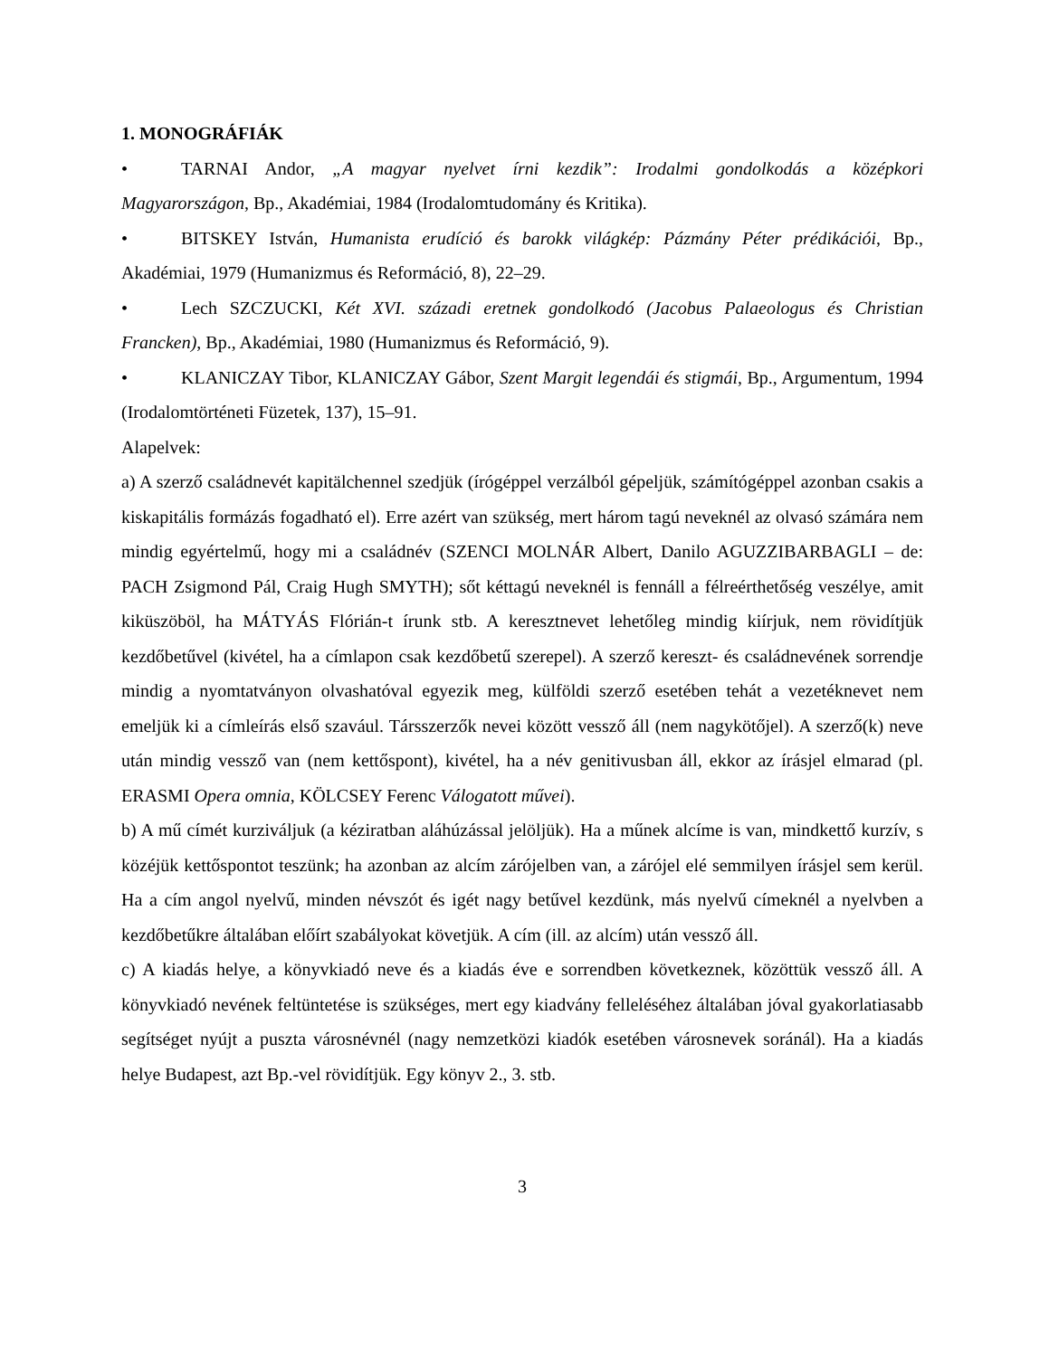1. MONOGRÁFIÁK
• TARNAI Andor, „A magyar nyelvet írni kezdik”: Irodalmi gondolkodás a középkori Magyarországon, Bp., Akadémiai, 1984 (Irodalomtudomány és Kritika).
• BITSKEY István, Humanista erudíció és barokk világkép: Pázmány Péter prédikációi, Bp., Akadémiai, 1979 (Humanizmus és Reformáció, 8), 22–29.
• Lech SZCZUCKI, Két XVI. századi eretnek gondolkodó (Jacobus Palaeologus és Christian Francken), Bp., Akadémiai, 1980 (Humanizmus és Reformáció, 9).
• KLANICZAY Tibor, KLANICZAY Gábor, Szent Margit legendái és stigmái, Bp., Argumentum, 1994 (Irodalomtörténeti Füzetek, 137), 15–91.
Alapelvek:
a) A szerző családnevét kapitälchennel szedjük (írógéppel verzálból gépeljük, számítógéppel azonban csakis a kiskapitális formázás fogadható el). Erre azért van szükség, mert három tagú neveknél az olvasó számára nem mindig egyértelmű, hogy mi a családnév (SZENCI MOLNÁR Albert, Danilo AGUZZIBARBAGLI – de: PACH Zsigmond Pál, Craig Hugh SMYTH); sőt kéttagú neveknél is fennáll a félreérthetőség veszélye, amit kiküszöböl, ha MÁTYÁS Flórián-t írunk stb. A keresztnevet lehetőleg mindig kiírjuk, nem rövidítjük kezdőbetűvel (kivétel, ha a címlapon csak kezdőbetű szerepel). A szerző kereszt- és családnevének sorrendje mindig a nyomtatványon olvashatóval egyezik meg, külföldi szerző esetében tehát a vezetéknevet nem emeljük ki a címleírás első szavául. Társszerzők nevei között vessző áll (nem nagykötőjel). A szerző(k) neve után mindig vessző van (nem kettőspont), kivétel, ha a név genitivusban áll, ekkor az írásjel elmarad (pl. ERASMI Opera omnia, KÖLCSEY Ferenc Válogatott művei).
b) A mű címét kurziváljuk (a kéziratban aláhúzással jelöljük). Ha a műnek alcíme is van, mindkettő kurzív, s közéjük kettőspontot teszünk; ha azonban az alcím zárójelben van, a zárójel elé semmilyen írásjel sem kerül. Ha a cím angol nyelvű, minden névszót és igét nagy betűvel kezdünk, más nyelvű címeknél a nyelvben a kezdőbetűkre általában előírt szabályokat követjük. A cím (ill. az alcím) után vessző áll.
c) A kiadás helye, a könyvkiadó neve és a kiadás éve e sorrendben következnek, közöttük vessző áll. A könyvkiadó nevének feltüntetése is szükséges, mert egy kiadvány felleléséhez általában jóval gyakorlatiasabb segítséget nyújt a puszta városnévnél (nagy nemzetközi kiadók esetében városnevek soránál). Ha a kiadás helye Budapest, azt Bp.-vel rövidítjük. Egy könyv 2., 3. stb.
3